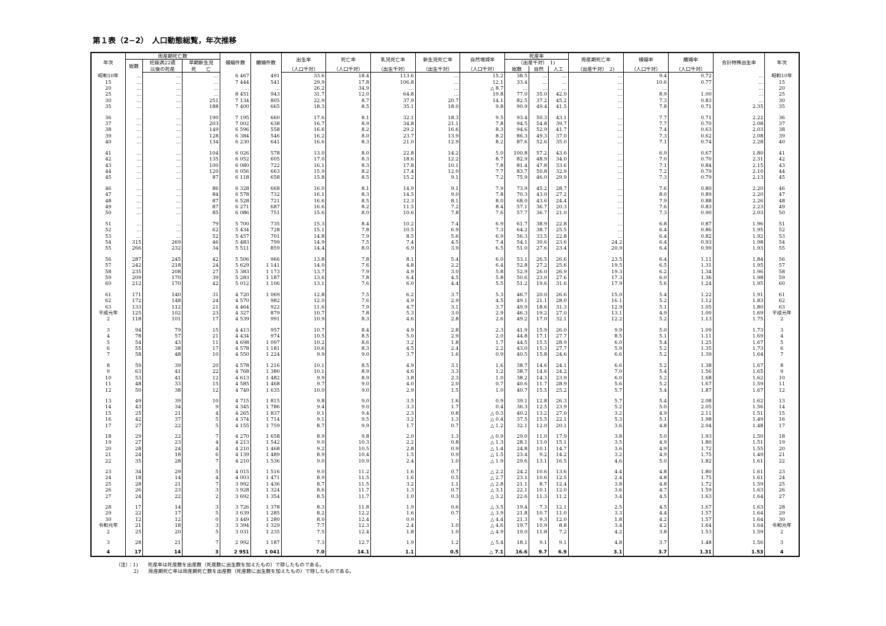第１表（2−2）　人口動態総覧，年次推移
| 年次 | 周産期死亡数 | | | 婚姻件数 | 離婚件数 | 出生率 | 死亡率 | 乳児死亡率 | 新生児死亡率 | 自然増減率 | 死産率 | | | 周産期死亡率 | 婚姻率 | 離婚率 | 合計特殊出生率 | 年次 |
| --- | --- | --- | --- | --- | --- | --- | --- | --- | --- | --- | --- | --- | --- | --- | --- | --- | --- | --- |
| | 総数 | 妊娠満22週 | 早期新生児 | | | | | | | | （出産千対） 1) | | | | | | | |
| | | 以後の死産 | 死 亡 | | | （人口千対） | （人口千対） | （出生千対） | （出生千対） | （人口千対） | 総数 | 自然 | 人工 | （出産千対） 2) | （人口千対） | （人口千対） | | |
| 昭和10年 | … | … | … | 6 467 | 491 | 33.6 | 18.4 | 113.6 | … | 15.2 | 38.5 | … | … | … | 9.4 | 0.72 | … | 昭和10年 |
| 15 | … | … | … | 7 444 | 541 | 29.9 | 17.8 | 106.8 | … | 12.1 | 33.4 | … | … | … | 10.6 | 0.77 | … | 15 |
| 20 | … | … | … | … | … | 26.2 | 34.9 | … | … | △ 8.7 | … | … | … | … | … | … | … | 20 |
| 25 | … | … | … | 8 451 | 943 | 31.7 | 12.0 | 64.8 | … | 19.8 | 77.0 | 35.0 | 42.0 | … | 8.9 | 1.00 | … | 25 |
| 30 | … | … | 251 | 7 134 | 805 | 22.9 | 8.7 | 37.9 | 20.7 | 14.1 | 82.5 | 37.2 | 45.2 | … | 7.3 | 0.83 | … | 30 |
| 35 | … | … | 188 | 7 400 | 665 | 18.3 | 8.5 | 35.1 | 18.0 | 9.8 | 90.9 | 49.4 | 41.5 | … | 7.8 | 0.71 | 2.35 | 35 |
| 36 | … | … | 190 | 7 195 | 660 | 17.6 | 8.1 | 32.1 | 18.3 | 9.5 | 93.4 | 50.3 | 43.1 | … | 7.7 | 0.71 | 2.22 | 36 |
| 37 | … | … | 203 | 7 002 | 638 | 16.7 | 8.9 | 34.8 | 21.1 | 7.8 | 94.5 | 54.8 | 39.7 | … | 7.7 | 0.70 | 2.08 | 37 |
| 38 | … | … | 149 | 6 596 | 558 | 16.6 | 8.2 | 29.2 | 16.6 | 8.3 | 94.6 | 52.9 | 41.7 | … | 7.4 | 0.63 | 2.03 | 38 |
| 39 | … | … | 128 | 6 384 | 546 | 16.2 | 8.0 | 23.7 | 13.9 | 8.2 | 86.3 | 49.3 | 37.0 | … | 7.3 | 0.62 | 2.08 | 39 |
| 40 | … | … | 134 | 6 230 | 641 | 16.6 | 8.3 | 21.0 | 12.9 | 8.2 | 87.6 | 52.6 | 35.0 | … | 7.1 | 0.74 | 2.28 | 40 |
| 41 | … | … | 104 | 6 026 | 578 | 13.0 | 8.0 | 22.8 | 14.2 | 5.0 | 100.8 | 57.2 | 43.6 | … | 6.9 | 0.67 | 1.80 | 41 |
| 42 | … | … | 135 | 6 052 | 605 | 17.0 | 8.3 | 18.6 | 12.2 | 8.7 | 82.9 | 48.9 | 34.0 | … | 7.0 | 0.70 | 2.31 | 42 |
| 43 | … | … | 100 | 6 080 | 722 | 16.1 | 8.3 | 17.8 | 10.1 | 7.8 | 81.4 | 47.8 | 33.6 | … | 7.1 | 0.84 | 2.15 | 43 |
| 44 | … | … | 120 | 6 056 | 663 | 15.9 | 8.2 | 17.4 | 12.0 | 7.7 | 83.7 | 50.8 | 32.9 | … | 7.2 | 0.79 | 2.10 | 44 |
| 45 | … | … | 87 | 6 118 | 658 | 15.8 | 8.5 | 15.2 | 9.1 | 7.2 | 75.9 | 46.0 | 29.9 | … | 7.3 | 0.79 | 2.13 | 45 |
| 46 | … | … | 86 | 6 328 | 668 | 16.0 | 8.1 | 14.9 | 9.1 | 7.9 | 73.9 | 45.2 | 28.7 | … | 7.6 | 0.80 | 2.20 | 46 |
| 47 | … | … | 84 | 6 578 | 732 | 16.1 | 8.3 | 14.5 | 9.0 | 7.8 | 70.3 | 43.0 | 27.2 | … | 8.0 | 0.89 | 2.20 | 47 |
| 48 | … | … | 87 | 6 528 | 721 | 16.6 | 8.5 | 12.3 | 8.1 | 8.0 | 68.0 | 43.6 | 24.4 | … | 7.9 | 0.88 | 2.26 | 48 |
| 49 | … | … | 87 | 6 271 | 687 | 16.6 | 8.2 | 11.5 | 7.2 | 8.4 | 57.1 | 36.7 | 20.3 | … | 7.6 | 0.83 | 2.23 | 49 |
| 50 | … | … | 85 | 6 086 | 751 | 15.6 | 8.0 | 10.6 | 7.8 | 7.6 | 57.7 | 36.7 | 21.0 | … | 7.3 | 0.90 | 2.03 | 50 |
| 51 | … | … | 79 | 5 700 | 735 | 15.3 | 8.4 | 10.2 | 7.4 | 6.9 | 61.7 | 38.9 | 22.8 | … | 6.8 | 0.87 | 1.96 | 51 |
| 52 | … | … | 62 | 5 434 | 728 | 15.1 | 7.8 | 10.5 | 6.9 | 7.3 | 64.2 | 38.7 | 25.5 | … | 6.4 | 0.86 | 1.95 | 52 |
| 53 | … | … | 52 | 5 457 | 701 | 14.8 | 7.9 | 8.5 | 5.6 | 6.9 | 56.3 | 33.5 | 22.8 | … | 6.4 | 0.82 | 1.92 | 53 |
| 54 | 315 | 269 | 46 | 5 483 | 799 | 14.9 | 7.5 | 7.4 | 4.5 | 7.4 | 54.1 | 30.6 | 23.6 | 24.2 | 6.4 | 0.93 | 1.98 | 54 |
| 55 | 266 | 232 | 34 | 5 511 | 859 | 14.4 | 8.0 | 6.9 | 3.9 | 6.5 | 51.0 | 27.6 | 23.4 | 20.9 | 6.4 | 0.99 | 1.93 | 55 |
| 56 | 287 | 245 | 42 | 5 506 | 966 | 13.8 | 7.8 | 8.1 | 5.4 | 6.0 | 53.1 | 26.5 | 26.6 | 23.5 | 6.4 | 1.11 | 1.84 | 56 |
| 57 | 242 | 218 | 24 | 5 629 | 1 141 | 14.0 | 7.6 | 4.8 | 2.2 | 6.4 | 52.8 | 27.2 | 25.6 | 19.5 | 6.5 | 1.31 | 1.95 | 57 |
| 58 | 235 | 208 | 27 | 5 383 | 1 173 | 13.7 | 7.9 | 4.9 | 3.0 | 5.8 | 52.9 | 26.0 | 26.9 | 19.3 | 6.2 | 1.34 | 1.96 | 58 |
| 59 | 209 | 170 | 39 | 5 283 | 1 187 | 13.6 | 7.8 | 6.4 | 4.5 | 5.8 | 50.6 | 23.0 | 27.6 | 17.3 | 6.0 | 1.36 | 1.98 | 59 |
| 60 | 212 | 170 | 42 | 5 012 | 1 106 | 13.1 | 7.6 | 6.0 | 4.4 | 5.5 | 51.2 | 19.6 | 31.6 | 17.9 | 5.6 | 1.24 | 1.95 | 60 |
| 61 | 171 | 140 | 31 | 4 720 | 1 069 | 12.8 | 7.5 | 6.2 | 3.7 | 5.3 | 46.7 | 20.0 | 26.6 | 15.0 | 5.4 | 1.22 | 1.91 | 61 |
| 62 | 172 | 148 | 24 | 4 570 | 982 | 12.0 | 7.6 | 4.9 | 2.9 | 4.5 | 49.1 | 21.1 | 28.0 | 16.1 | 5.2 | 1.12 | 1.83 | 62 |
| 63 | 133 | 112 | 21 | 4 464 | 922 | 11.6 | 7.9 | 4.7 | 3.1 | 3.7 | 49.9 | 18.6 | 31.3 | 12.9 | 5.1 | 1.05 | 1.80 | 63 |
| 平成元年 | 125 | 102 | 23 | 4 327 | 879 | 10.7 | 7.8 | 5.3 | 3.0 | 2.9 | 46.3 | 19.2 | 27.0 | 13.1 | 4.9 | 1.00 | 1.69 | 平成元年 |
| 2 | 118 | 101 | 17 | 4 539 | 991 | 10.9 | 8.3 | 4.6 | 2.8 | 2.6 | 49.2 | 17.0 | 32.1 | 12.2 | 5.2 | 1.13 | 1.75 | 2 |
| 3 | 94 | 79 | 15 | 4 413 | 957 | 10.7 | 8.4 | 4.9 | 2.8 | 2.3 | 41.9 | 15.9 | 26.0 | 9.9 | 5.0 | 1.09 | 1.73 | 3 |
| 4 | 78 | 57 | 21 | 4 434 | 974 | 10.5 | 8.5 | 5.0 | 2.9 | 2.0 | 44.8 | 17.1 | 27.7 | 8.5 | 5.1 | 1.11 | 1.69 | 4 |
| 5 | 54 | 43 | 11 | 4 698 | 1 097 | 10.2 | 8.6 | 3.2 | 1.8 | 1.7 | 44.5 | 15.5 | 28.9 | 6.0 | 5.4 | 1.25 | 1.67 | 5 |
| 6 | 55 | 38 | 17 | 4 578 | 1 181 | 10.6 | 8.3 | 4.5 | 2.4 | 2.2 | 43.0 | 15.3 | 27.7 | 5.9 | 5.2 | 1.35 | 1.73 | 6 |
| 7 | 58 | 48 | 10 | 4 550 | 1 224 | 9.9 | 9.0 | 3.7 | 1.6 | 0.9 | 40.5 | 15.8 | 24.6 | 6.6 | 5.2 | 1.39 | 1.64 | 7 |
| 8 | 59 | 39 | 20 | 4 578 | 1 216 | 10.1 | 8.5 | 4.9 | 3.1 | 1.6 | 38.7 | 14.6 | 24.1 | 6.6 | 5.2 | 1.38 | 1.67 | 8 |
| 9 | 63 | 41 | 22 | 4 768 | 1 380 | 10.1 | 8.9 | 4.6 | 3.3 | 1.2 | 38.7 | 14.6 | 24.2 | 7.0 | 5.4 | 1.56 | 1.65 | 9 |
| 10 | 53 | 41 | 12 | 4 613 | 1 482 | 9.9 | 8.9 | 3.8 | 2.3 | 1.0 | 38.2 | 14.3 | 23.9 | 6.0 | 5.2 | 1.68 | 1.62 | 10 |
| 11 | 48 | 33 | 15 | 4 585 | 1 468 | 9.7 | 9.0 | 4.0 | 2.0 | 0.7 | 40.6 | 11.7 | 28.9 | 5.6 | 5.2 | 1.67 | 1.59 | 11 |
| 12 | 50 | 38 | 12 | 4 749 | 1 635 | 10.0 | 9.0 | 2.9 | 1.5 | 1.0 | 40.7 | 15.5 | 25.2 | 5.7 | 5.4 | 1.87 | 1.67 | 12 |
| 13 | 49 | 39 | 10 | 4 715 | 1 815 | 9.8 | 9.0 | 3.5 | 1.6 | 0.9 | 39.1 | 12.8 | 26.3 | 5.7 | 5.4 | 2.08 | 1.62 | 13 |
| 14 | 43 | 34 | 9 | 4 345 | 1 786 | 9.4 | 9.0 | 3.3 | 1.7 | 0.4 | 36.3 | 12.5 | 23.9 | 5.2 | 5.0 | 2.05 | 1.56 | 14 |
| 15 | 25 | 21 | 4 | 4 265 | 1 837 | 9.1 | 9.4 | 2.3 | 0.8 | △ 0.3 | 40.2 | 13.2 | 27.0 | 3.2 | 4.9 | 2.11 | 1.51 | 15 |
| 16 | 42 | 37 | 5 | 4 374 | 1 714 | 9.1 | 9.5 | 3.2 | 1.3 | △ 0.4 | 37.5 | 15.5 | 22.1 | 5.3 | 5.1 | 1.98 | 1.49 | 16 |
| 17 | 27 | 22 | 5 | 4 155 | 1 759 | 8.7 | 9.9 | 1.7 | 0.7 | △ 1.2 | 32.1 | 12.0 | 20.1 | 3.6 | 4.8 | 2.04 | 1.48 | 17 |
| 18 | 29 | 22 | 7 | 4 270 | 1 658 | 8.9 | 9.8 | 2.0 | 1.3 | △ 0.9 | 29.0 | 11.0 | 17.9 | 3.8 | 5.0 | 1.93 | 1.50 | 18 |
| 19 | 27 | 23 | 4 | 4 213 | 1 542 | 9.0 | 10.3 | 2.2 | 0.8 | △ 1.3 | 28.1 | 13.0 | 15.1 | 3.5 | 4.9 | 1.80 | 1.51 | 19 |
| 20 | 28 | 24 | 4 | 4 210 | 1 468 | 9.2 | 10.5 | 2.8 | 0.9 | △ 1.4 | 24.8 | 10.1 | 14.7 | 3.6 | 4.9 | 1.72 | 1.55 | 20 |
| 21 | 24 | 18 | 6 | 4 139 | 1 489 | 8.9 | 10.4 | 1.5 | 0.9 | △ 1.5 | 23.4 | 9.2 | 14.2 | 3.2 | 4.9 | 1.75 | 1.49 | 21 |
| 22 | 35 | 28 | 7 | 4 210 | 1 536 | 9.0 | 10.9 | 2.4 | 1.0 | △ 1.9 | 29.6 | 13.1 | 16.5 | 4.6 | 5.0 | 1.82 | 1.61 | 22 |
| 23 | 34 | 29 | 5 | 4 015 | 1 516 | 9.0 | 11.2 | 1.6 | 0.7 | △ 2.2 | 24.2 | 10.6 | 13.6 | 4.4 | 4.8 | 1.80 | 1.61 | 23 |
| 24 | 18 | 14 | 4 | 4 003 | 1 471 | 8.9 | 11.5 | 1.6 | 0.5 | △ 2.7 | 23.1 | 10.6 | 12.5 | 2.4 | 4.8 | 1.75 | 1.61 | 24 |
| 25 | 28 | 21 | 7 | 3 992 | 1 436 | 8.7 | 11.5 | 3.2 | 1.1 | △ 2.8 | 21.1 | 8.7 | 12.4 | 3.8 | 4.8 | 1.72 | 1.59 | 25 |
| 26 | 26 | 23 | 3 | 3 928 | 1 324 | 8.6 | 11.7 | 1.3 | 0.7 | △ 3.1 | 22.1 | 10.1 | 12.0 | 3.6 | 4.7 | 1.59 | 1.63 | 26 |
| 27 | 24 | 22 | 2 | 3 692 | 1 354 | 8.5 | 11.7 | 1.0 | 0.3 | △ 3.2 | 22.6 | 11.3 | 11.2 | 3.4 | 4.5 | 1.63 | 1.64 | 27 |
| 28 | 17 | 14 | 3 | 3 726 | 1 378 | 8.3 | 11.8 | 1.9 | 0.6 | △ 3.5 | 19.4 | 7.3 | 12.1 | 2.5 | 4.5 | 1.67 | 1.63 | 28 |
| 29 | 22 | 17 | 5 | 3 639 | 1 285 | 8.2 | 12.2 | 1.6 | 0.7 | △ 3.9 | 21.8 | 10.7 | 11.0 | 3.3 | 4.4 | 1.57 | 1.64 | 29 |
| 30 | 12 | 12 | 0 | 3 449 | 1 280 | 8.0 | 12.4 | 0.9 | - | △ 4.4 | 21.3 | 9.3 | 12.0 | 1.8 | 4.2 | 1.57 | 1.64 | 30 |
| 令和元年 | 21 | 18 | 3 | 3 394 | 1 329 | 7.7 | 12.3 | 2.4 | 1.0 | △ 4.6 | 19.7 | 10.9 | 8.8 | 3.4 | 4.2 | 1.64 | 1.64 | 令和元年 |
| 2 | 25 | 20 | 5 | 3 031 | 1 235 | 7.5 | 12.4 | 1.8 | 1.0 | △ 4.9 | 19.0 | 11.8 | 7.2 | 4.2 | 3.8 | 1.53 | 1.59 | 2 |
| 3 | 28 | 21 | 7 | 2 992 | 1 187 | 7.3 | 12.7 | 1.9 | 1.2 | △ 5.4 | 18.1 | 9.1 | 9.1 | 4.8 | 3.7 | 1.48 | 1.56 | 3 |
| 4 | 17 | 14 | 3 | 2 951 | 1 041 | 7.0 | 14.1 | 1.1 | 0.5 | △ 7.1 | 16.6 | 9.7 | 6.9 | 3.1 | 3.7 | 1.31 | 1.53 | 4 |
（注）：1)　　死産率は死産数を出産数（死産数に出生数を加えたもの）で除したものである。
2)　　周産期死亡率は周産期死亡数を出産数（死産数に出生数を加えたもの）で除したものである。